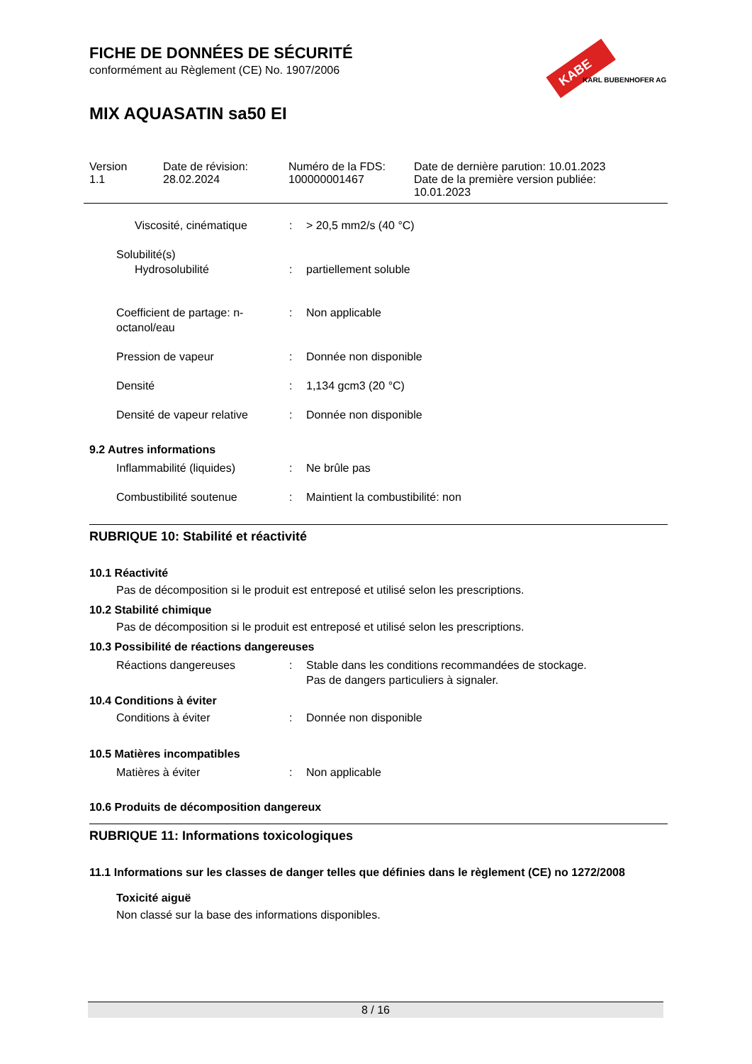KABE
KARL BUBENHOFER AG
FICHE DE DONNÉES DE SÉCURITÉ
conformément au Règlement (CE) No. 1907/2006
MIX AQUASATIN sa50 EI
Version
1.1
Date de révision:
28.02.2024
Numéro de la FDS:
100000001467
Date de dernière parution: 10.01.2023
Date de la première version publiée:
10.01.2023
Viscosité, cinématique : > 20,5 mm2/s (40 °C)
Solubilité(s)
Hydrosolubilité : partiellement soluble
Coefficient de partage: n-octanol/eau
: Non applicable
Pression de vapeur : Donnée non disponible
Densité : 1,134 gcm3 (20 °C)
Densité de vapeur relative
: Donnée non disponible
9.2 Autres informations
Inflammabilité (liquides) : Ne brûle pas
Combustibilité soutenue : Maintient la combustibilité: non
RUBRIQUE 10: Stabilité et réactivité
10.1 Réactivité
Pas de décomposition si le produit est entreposé et utilisé selon les prescriptions.
10.2 Stabilité chimique
Pas de décomposition si le produit est entreposé et utilisé selon les prescriptions.
10.3 Possibilité de réactions dangereuses
Réactions dangereuses : Stable dans les conditions recommandées de stockage.
Pas de dangers particuliers à signaler.
10.4 Conditions à éviter
Conditions à éviter : Donnée non disponible
10.5 Matières incompatibles
Matières à éviter : Non applicable
10.6 Produits de décomposition dangereux
RUBRIQUE 11: Informations toxicologiques
11.1 Informations sur les classes de danger telles que définies dans le règlement (CE) no 1272/2008
Toxicité aiguë
Non classé sur la base des informations disponibles.
8 / 16